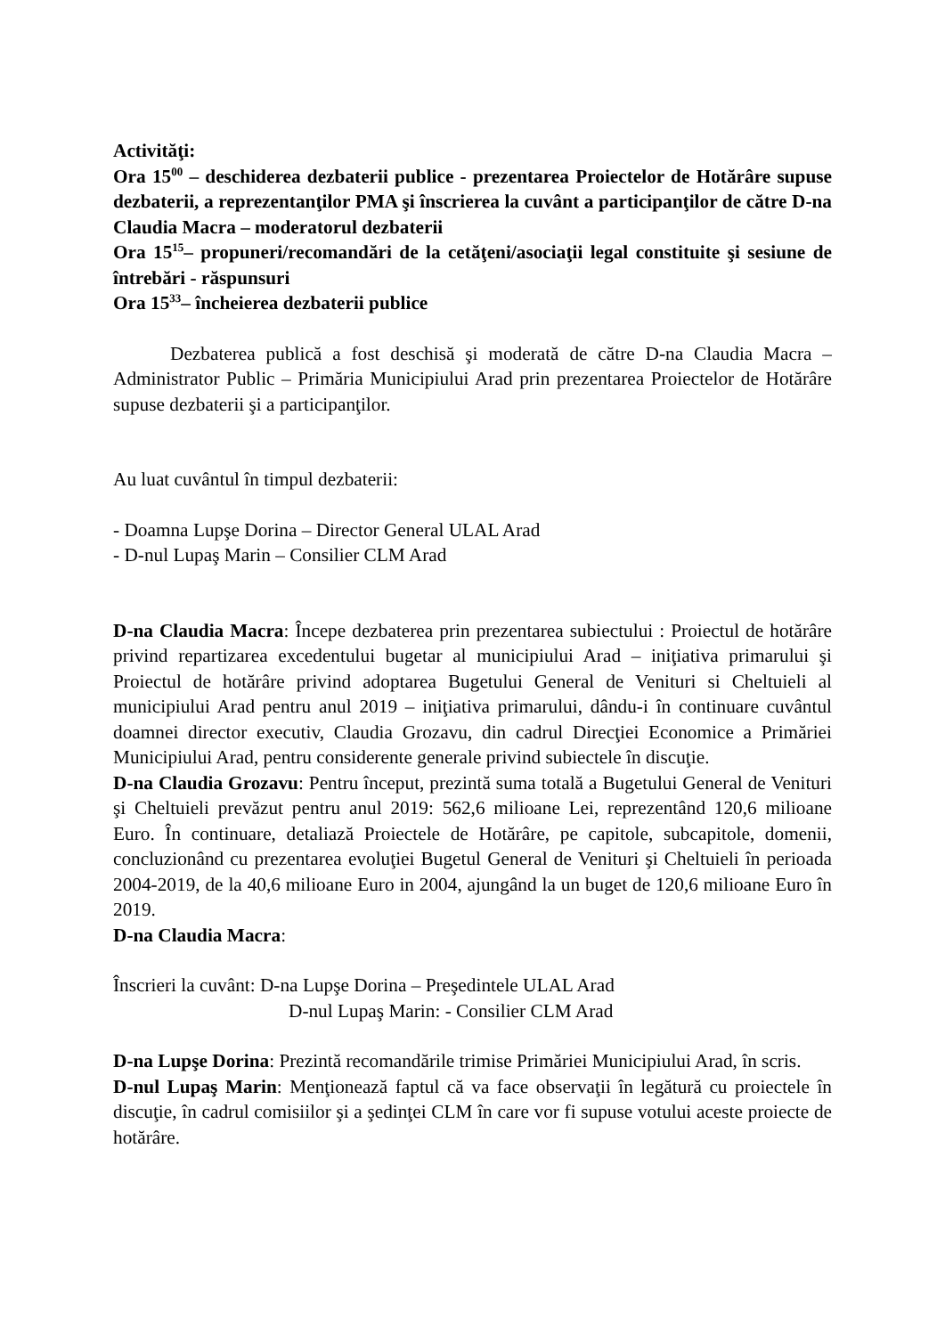Activităţi:
Ora 15<sup>00</sup> – deschiderea dezbaterii publice - prezentarea Proiectelor de Hotărâre supuse dezbaterii, a reprezentanţilor PMA şi înscrierea la cuvânt a participanţilor de către D-na Claudia Macra – moderatorul dezbaterii
Ora 15<sup>15</sup>– propuneri/recomandări de la cetăţeni/asociaţii legal constituite şi sesiune de întrebări - răspunsuri
Ora 15<sup>33</sup>– încheierea dezbaterii publice
Dezbaterea publică a fost deschisă şi moderată de către D-na Claudia Macra – Administrator Public – Primăria Municipiului Arad prin prezentarea Proiectelor de Hotărâre supuse dezbaterii şi a participanţilor.
Au luat cuvântul în timpul dezbaterii:
- Doamna Lupşe Dorina – Director General ULAL Arad
- D-nul Lupaş Marin – Consilier CLM Arad
D-na Claudia Macra: Începe dezbaterea prin prezentarea subiectului : Proiectul de hotărâre privind repartizarea excedentului bugetar al municipiului Arad – iniţiativa primarului şi Proiectul de hotărâre privind adoptarea Bugetului General de Venituri si Cheltuieli al municipiului Arad pentru anul 2019 – iniţiativa primarului, dându-i în continuare cuvântul doamnei director executiv, Claudia Grozavu, din cadrul Direcţiei Economice a Primăriei Municipiului Arad, pentru considerente generale privind subiectele în discuţie.
D-na Claudia Grozavu: Pentru început, prezintă suma totală a Bugetului General de Venituri şi Cheltuieli prevăzut pentru anul 2019: 562,6 milioane Lei, reprezentând 120,6 milioane Euro. În continuare, detaliază Proiectele de Hotărâre, pe capitole, subcapitole, domenii, concluzionând cu prezentarea evoluţiei Bugetul General de Venituri şi Cheltuieli în perioada 2004-2019, de la 40,6 milioane Euro in 2004, ajungând la un buget de 120,6 milioane Euro în 2019.
D-na Claudia Macra:
Înscrieri la cuvânt: D-na Lupşe Dorina – Preşedintele ULAL Arad
D-nul Lupaş Marin: - Consilier CLM Arad
D-na Lupşe Dorina: Prezintă recomandările trimise Primăriei Municipiului Arad, în scris.
D-nul Lupaş Marin: Menţionează faptul că va face observaţii în legătură cu proiectele în discuţie, în cadrul comisiilor şi a şedinţei CLM în care vor fi supuse votului aceste proiecte de hotărâre.